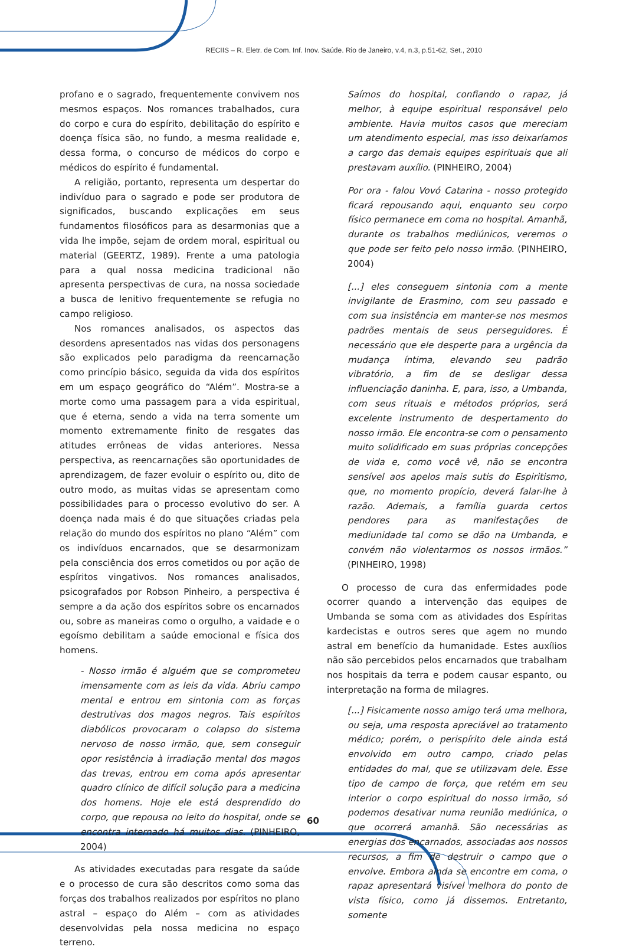RECIIS – R. Eletr. de Com. Inf. Inov. Saúde. Rio de Janeiro, v.4, n.3, p.51-62, Set., 2010
profano e o sagrado, frequentemente convivem nos mesmos espaços. Nos romances trabalhados, cura do corpo e cura do espírito, debilitação do espírito e doença física são, no fundo, a mesma realidade e, dessa forma, o concurso de médicos do corpo e médicos do espírito é fundamental.
A religião, portanto, representa um despertar do indivíduo para o sagrado e pode ser produtora de significados, buscando explicações em seus fundamentos filosóficos para as desarmonias que a vida lhe impõe, sejam de ordem moral, espiritual ou material (GEERTZ, 1989). Frente a uma patologia para a qual nossa medicina tradicional não apresenta perspectivas de cura, na nossa sociedade a busca de lenitivo frequentemente se refugia no campo religioso.
Nos romances analisados, os aspectos das desordens apresentados nas vidas dos personagens são explicados pelo paradigma da reencarnação como princípio básico, seguida da vida dos espíritos em um espaço geográfico do “Além”. Mostra-se a morte como uma passagem para a vida espiritual, que é eterna, sendo a vida na terra somente um momento extremamente finito de resgates das atitudes errôneas de vidas anteriores. Nessa perspectiva, as reencarnações são oportunidades de aprendizagem, de fazer evoluir o espírito ou, dito de outro modo, as muitas vidas se apresentam como possibilidades para o processo evolutivo do ser. A doença nada mais é do que situações criadas pela relação do mundo dos espíritos no plano “Além” com os indivíduos encarnados, que se desarmonizam pela consciência dos erros cometidos ou por ação de espíritos vingativos. Nos romances analisados, psicografados por Robson Pinheiro, a perspectiva é sempre a da ação dos espíritos sobre os encarnados ou, sobre as maneiras como o orgulho, a vaidade e o egoísmo debilitam a saúde emocional e física dos homens.
- Nosso irmão é alguém que se comprometeu imensamente com as leis da vida. Abriu campo mental e entrou em sintonia com as forças destrutivas dos magos negros. Tais espíritos diabólicos provocaram o colapso do sistema nervoso de nosso irmão, que, sem conseguir opor resistência à irradiação mental dos magos das trevas, entrou em coma após apresentar quadro clínico de difícil solução para a medicina dos homens. Hoje ele está desprendido do corpo, que repousa no leito do hospital, onde se encontra internado há muitos dias. (PINHEIRO, 2004)
As atividades executadas para resgate da saúde e o processo de cura são descritos como soma das forças dos trabalhos realizados por espíritos no plano astral – espaço do Além – com as atividades desenvolvidas pela nossa medicina no espaço terreno.
Saímos do hospital, confiando o rapaz, já melhor, à equipe espiritual responsável pelo ambiente. Havia muitos casos que mereciam um atendimento especial, mas isso deixaríamos a cargo das demais equipes espirituais que ali prestavam auxílio. (PINHEIRO, 2004)
Por ora - falou Vovó Catarina - nosso protegido ficará repousando aqui, enquanto seu corpo físico permanece em coma no hospital. Amanhã, durante os trabalhos mediúnicos, veremos o que pode ser feito pelo nosso irmão. (PINHEIRO, 2004)
[...] eles conseguem sintonia com a mente invigilante de Erasmino, com seu passado e com sua insistência em manter-se nos mesmos padrões mentais de seus perseguidores. É necessário que ele desperte para a urgência da mudança íntima, elevando seu padrão vibratório, a fim de se desligar dessa influenciação daninha. E, para, isso, a Umbanda, com seus rituais e métodos próprios, será excelente instrumento de despertamento do nosso irmão. Ele encontra-se com o pensamento muito solidificado em suas próprias concepções de vida e, como você vê, não se encontra sensível aos apelos mais sutis do Espiritismo, que, no momento propício, deverá falar-lhe à razão. Ademais, a família guarda certos pendores para as manifestações de mediunidade tal como se dão na Umbanda, e convém não violentarmos os nossos irmãos.” (PINHEIRO, 1998)
O processo de cura das enfermidades pode ocorrer quando a intervenção das equipes de Umbanda se soma com as atividades dos Espíritas kardecistas e outros seres que agem no mundo astral em benefício da humanidade. Estes auxílios não são percebidos pelos encarnados que trabalham nos hospitais da terra e podem causar espanto, ou interpretação na forma de milagres.
[...] Fisicamente nosso amigo terá uma melhora, ou seja, uma resposta apreciável ao tratamento médico; porém, o perispírito dele ainda está envolvido em outro campo, criado pelas entidades do mal, que se utilizavam dele. Esse tipo de campo de força, que retém em seu interior o corpo espiritual do nosso irmão, só podemos desativar numa reunião mediúnica, o que ocorrerá amanhã. São necessárias as energias dos encarnados, associadas aos nossos recursos, a fim de destruir o campo que o envolve. Embora ainda se encontre em coma, o rapaz apresentará visível melhora do ponto de vista físico, como já dissemos. Entretanto, somente
60